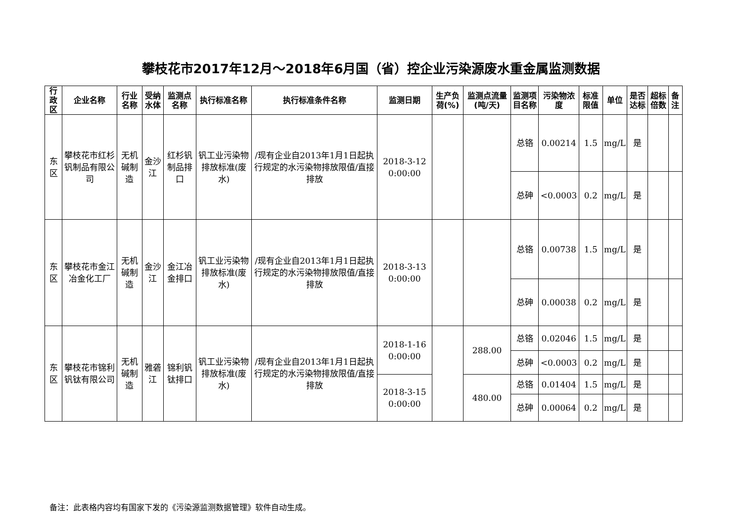攀枝花市2017年12月～2018年6月国（省）控企业污染源废水重金属监测数据
| 行政区 | 企业名称 | 行业名称 | 受纳水体 | 监测点名称 | 执行标准名称 | 执行标准条件名称 | 监测日期 | 生产负荷(%) | 监测点流量(吨/天) | 监测项目名称 | 污染物浓度 | 标准限值 | 单位 | 是否达标 | 超标倍数 | 备注 |
| --- | --- | --- | --- | --- | --- | --- | --- | --- | --- | --- | --- | --- | --- | --- | --- | --- |
| 东区 | 攀枝花市红杉钒制品有限公司 | 无机碱制造 | 金沙江 | 红杉钒制品排口 | 钒工业污染物排放标准(废水) | /现有企业自2013年1月1日起执行规定的水污染物排放限值/直接排放 | 2018-3-12 0:00:00 | | | 总铬 | 0.00214 | 1.5 | mg/L | 是 | | |
| | | | | | | | | | | 总砷 | <0.0003 | 0.2 | mg/L | 是 | | |
| 东区 | 攀枝花市金江冶金化工厂 | 无机碱制造 | 金沙江 | 金江冶金排口 | 钒工业污染物排放标准(废水) | /现有企业自2013年1月1日起执行规定的水污染物排放限值/直接排放 | 2018-3-13 0:00:00 | | | 总铬 | 0.00738 | 1.5 | mg/L | 是 | | |
| | | | | | | | | | | 总砷 | 0.00038 | 0.2 | mg/L | 是 | | |
| 东区 | 攀枝花市锦利钒钛有限公司 | 无机碱制造 | 雅砻江 | 锦利钒钛排口 | 钒工业污染物排放标准(废水) | /现有企业自2013年1月1日起执行规定的水污染物排放限值/直接排放 | 2018-1-16 0:00:00 | | 288.00 | 总铬 | 0.02046 | 1.5 | mg/L | 是 | | |
| | | | | | | | | | | 总砷 | <0.0003 | 0.2 | mg/L | 是 | | |
| | | | | | | | 2018-3-15 0:00:00 | | 480.00 | 总铬 | 0.01404 | 1.5 | mg/L | 是 | | |
| | | | | | | | | | | 总砷 | 0.00064 | 0.2 | mg/L | 是 | | |
备注：此表格内容均有国家下发的《污染源监测数据管理》软件自动生成。